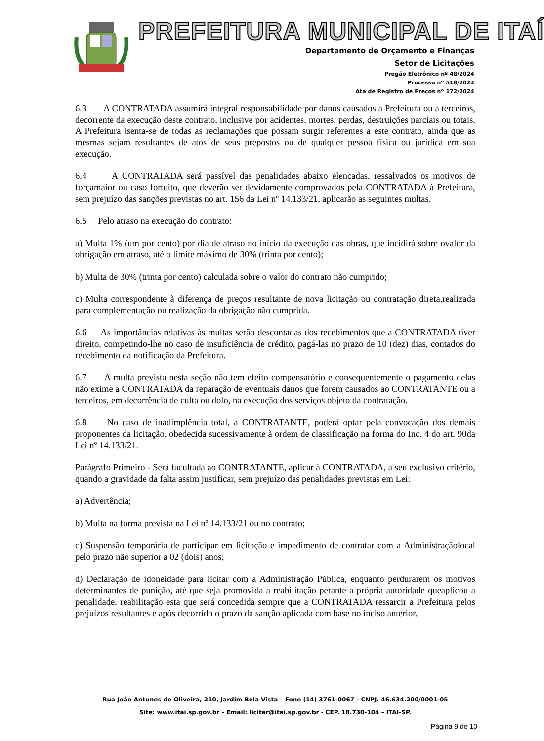PREFEITURA MUNICIPAL DE ITAÍ
Departamento de Orçamento e Finanças
Setor de Licitações
Pregão Eletrônico nº 48/2024
Processo nº 518/2024
Ata de Registro de Preços nº 172/2024
6.3 A CONTRATADA assumirá integral responsabilidade por danos causados a Prefeitura ou a terceiros, decorrente da execução deste contrato, inclusive por acidentes, mortes, perdas, destruições parciais ou totais. A Prefeitura isenta-se de todas as reclamações que possam surgir referentes a este contrato, ainda que as mesmas sejam resultantes de atos de seus prepostos ou de qualquer pessoa física ou jurídica em sua execução.
6.4 A CONTRATADA será passível das penalidades abaixo elencadas, ressalvados os motivos de forçamaior ou caso fortuito, que deverão ser devidamente comprovados pela CONTRATADA à Prefeitura, sem prejuízo das sanções previstas no art. 156 da Lei nº 14.133/21, aplicarão as seguintes multas.
6.5 Pelo atraso na execução do contrato:
a) Multa 1% (um por cento) por dia de atraso no início da execução das obras, que incidirá sobre ovalor da obrigação em atraso, até o limite máximo de 30% (trinta por cento);
b) Multa de 30% (trinta por cento) calculada sobre o valor do contrato não cumprido;
c) Multa correspondente à diferença de preços resultante de nova licitação ou contratação direta,realizada para complementação ou realização da obrigação não cumprida.
6.6 As importâncias relativas às multas serão descontadas dos recebimentos que a CONTRATADA tiver direito, competindo-lhe no caso de insuficiência de crédito, pagá-las no prazo de 10 (dez) dias, contados do recebimento da notificação da Prefeitura.
6.7 A multa prevista nesta seção não tem efeito compensatório e consequentemente o pagamento delas não exime a CONTRATADA da reparação de eventuais danos que forem causados ao CONTRATANTE ou a terceiros, em decorrência de culta ou dolo, na execução dos serviços objeto da contratação.
6.8 No caso de inadimplência total, a CONTRATANTE, poderá optar pela convocação dos demais proponentes da licitação, obedecida sucessivamente à ordem de classificação na forma do Inc. 4 do art. 90da Lei nº 14.133/21.
Parágrafo Primeiro - Será facultada ao CONTRATANTE, aplicar à CONTRATADA, a seu exclusivo critério, quando a gravidade da falta assim justificar, sem prejuízo das penalidades previstas em Lei:
a) Advertência;
b) Multa na forma prevista na Lei nº 14.133/21 ou no contrato;
c) Suspensão temporária de participar em licitação e impedimento de contratar com a Administraçãolocal pelo prazo não superior a 02 (dois) anos;
d) Declaração de idoneidade para licitar com a Administração Pública, enquanto perdurarem os motivos determinantes de punição, até que seja promovida a reabilitação perante a própria autoridade queaplicou a penalidade, reabilitação esta que será concedida sempre que a CONTRATADA ressarcir a Prefeitura pelos prejuízos resultantes e após decorrido o prazo da sanção aplicada com base no inciso anterior.
Rua João Antunes de Oliveira, 210, Jardim Bela Vista – Fone (14) 3761-0067 - CNPJ. 46.634.200/0001-05
Site: www.itai.sp.gov.br – Email: licitar@itai.sp.gov.br - CEP. 18.730-104 – ITAI-SP.
Página 9 de 10